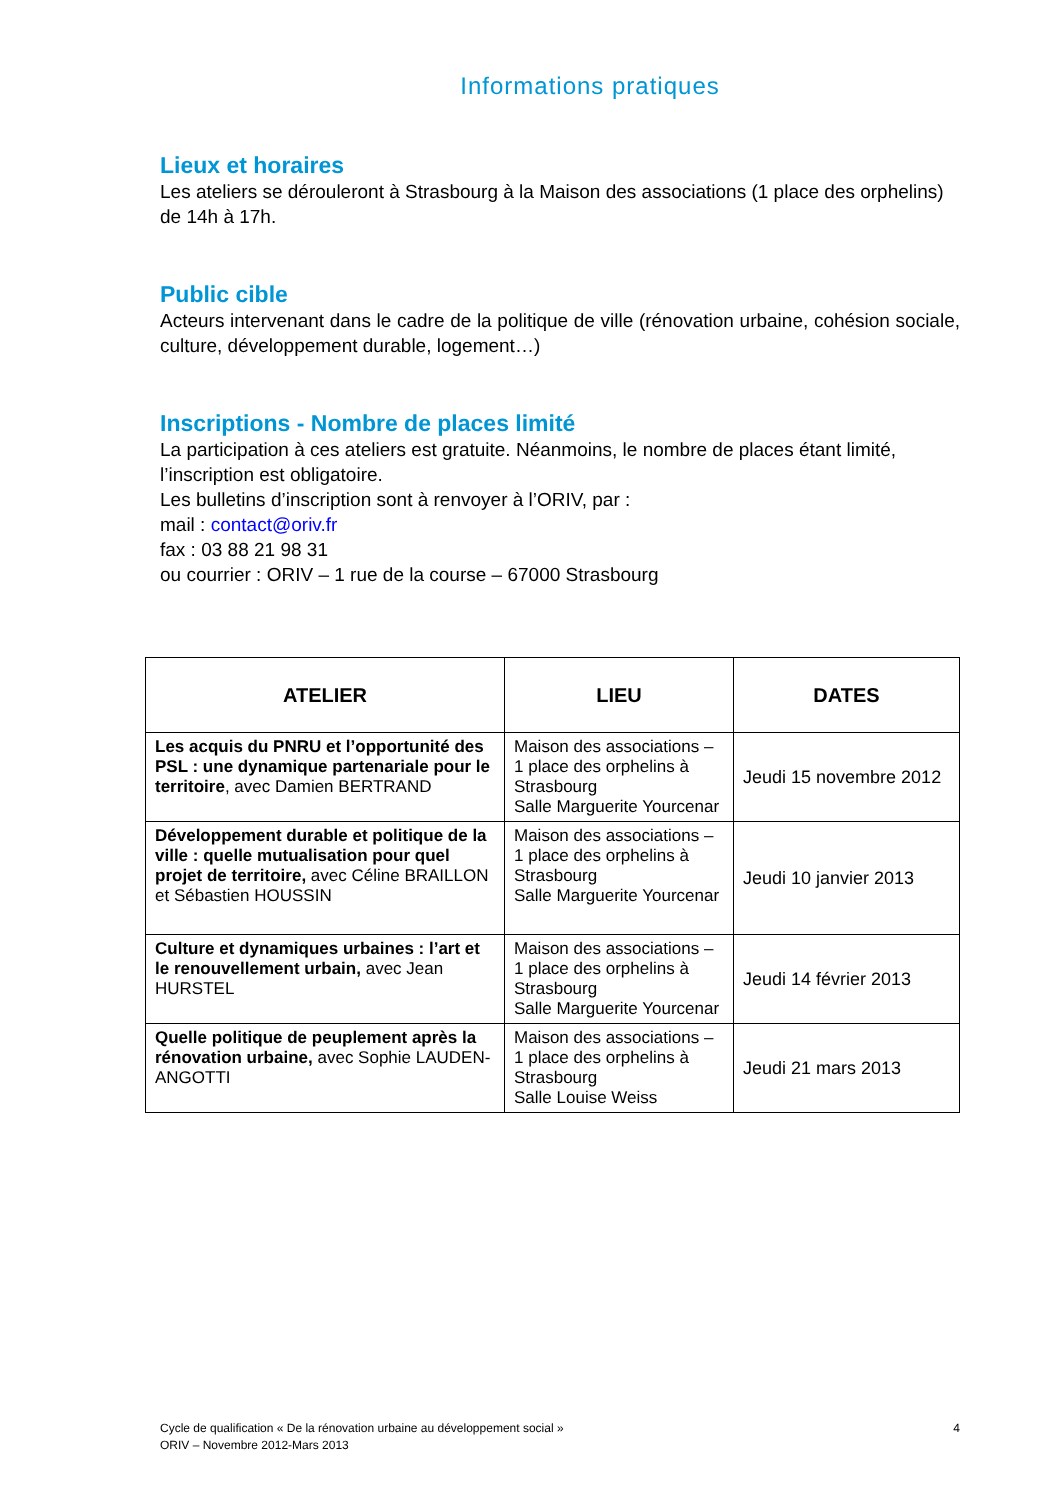Informations pratiques
Lieux et horaires
Les ateliers se dérouleront à Strasbourg à la Maison des associations (1 place des orphelins) de 14h à 17h.
Public cible
Acteurs intervenant dans le cadre de la politique de ville (rénovation urbaine, cohésion sociale, culture, développement durable, logement…)
Inscriptions - Nombre de places limité
La participation à ces ateliers est gratuite. Néanmoins, le nombre de places étant limité, l’inscription est obligatoire.
Les bulletins d’inscription sont à renvoyer à l’ORIV, par :
mail : contact@oriv.fr
fax : 03 88 21 98 31
ou courrier : ORIV – 1 rue de la course – 67000 Strasbourg
| ATELIER | LIEU | DATES |
| --- | --- | --- |
| Les acquis du PNRU et l’opportunité des PSL : une dynamique partenariale pour le territoire , avec Damien BERTRAND | Maison des associations – 1 place des orphelins à Strasbourg Salle Marguerite Yourcenar | Jeudi 15 novembre 2012 |
| Développement durable et politique de la ville : quelle mutualisation pour quel projet de territoire, avec Céline BRAILLON et Sébastien HOUSSIN | Maison des associations – 1 place des orphelins à Strasbourg Salle Marguerite Yourcenar | Jeudi 10 janvier 2013 |
| Culture et dynamiques urbaines : l’art et le renouvellement urbain, avec Jean HURSTEL | Maison des associations – 1 place des orphelins à Strasbourg Salle Marguerite Yourcenar | Jeudi 14 février 2013 |
| Quelle politique de peuplement après la rénovation urbaine, avec Sophie LAUDEN-ANGOTTI | Maison des associations – 1 place des orphelins à Strasbourg Salle Louise Weiss | Jeudi 21 mars 2013 |
Cycle de qualification « De la rénovation urbaine au développement social »
ORIV – Novembre 2012-Mars 2013
4